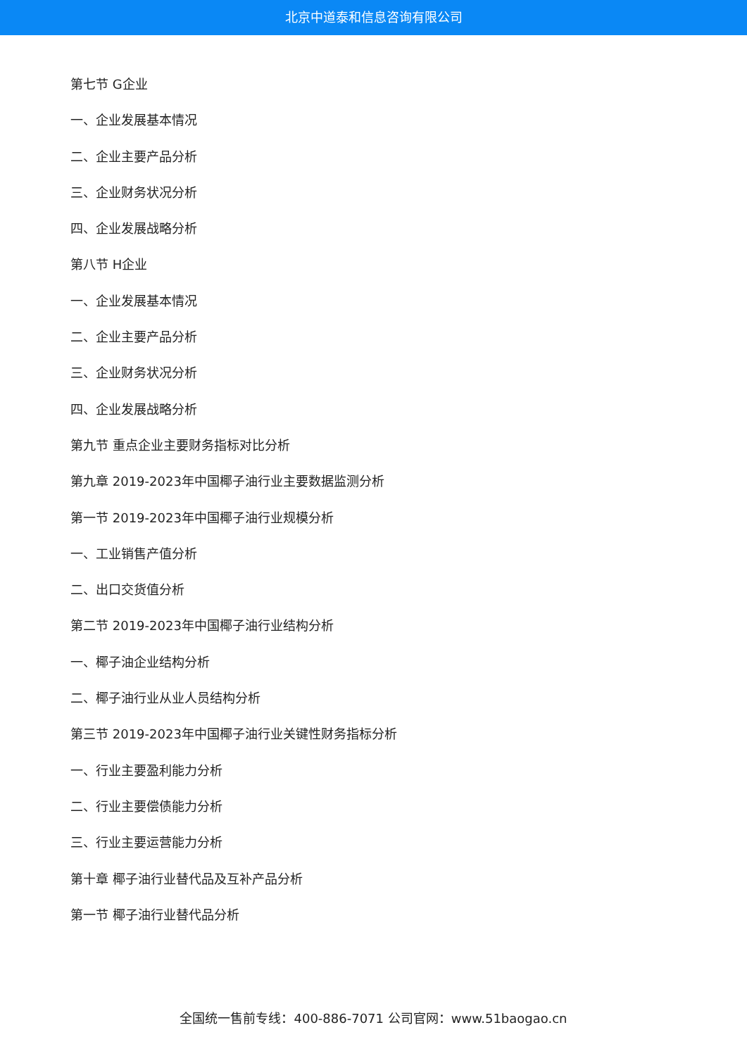北京中道泰和信息咨询有限公司
第七节 G企业
一、企业发展基本情况
二、企业主要产品分析
三、企业财务状况分析
四、企业发展战略分析
第八节 H企业
一、企业发展基本情况
二、企业主要产品分析
三、企业财务状况分析
四、企业发展战略分析
第九节 重点企业主要财务指标对比分析
第九章 2019-2023年中国椰子油行业主要数据监测分析
第一节 2019-2023年中国椰子油行业规模分析
一、工业销售产值分析
二、出口交货值分析
第二节 2019-2023年中国椰子油行业结构分析
一、椰子油企业结构分析
二、椰子油行业从业人员结构分析
第三节 2019-2023年中国椰子油行业关键性财务指标分析
一、行业主要盈利能力分析
二、行业主要偿债能力分析
三、行业主要运营能力分析
第十章 椰子油行业替代品及互补产品分析
第一节 椰子油行业替代品分析
全国统一售前专线：400-886-7071 公司官网：www.51baogao.cn